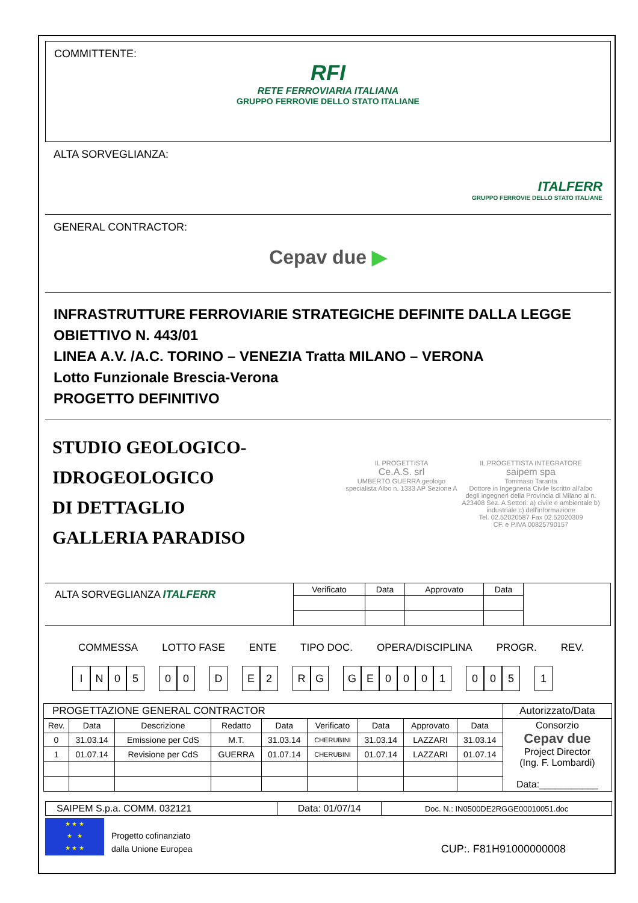COMMITTENTE:
RFI
RETE FERROVIARIA ITALIANA
GRUPPO FERROVIE DELLO STATO ITALIANE
ALTA SORVEGLIANZA:
ITALFERR
GRUPPO FERROVIE DELLO STATO ITALIANE
GENERAL CONTRACTOR:
Cepav due ▶
INFRASTRUTTURE FERROVIARIE STRATEGICHE DEFINITE DALLA LEGGE OBIETTIVO N. 443/01
LINEA A.V. /A.C. TORINO – VENEZIA Tratta MILANO – VERONA
Lotto Funzionale Brescia-Verona
PROGETTO DEFINITIVO
STUDIO GEOLOGICO-IDROGEOLOGICO
DI DETTAGLIO
GALLERIA PARADISO
IL PROGETTISTA
Ce.A.S. srl
UMBERTO GUERRA geologo specialista Albo n. 1333 AP Sezione A
IL PROGETTISTA INTEGRATORE
saipem spa
Tommaso Taranta
Dottore in Ingegneria Civile Iscritto all'albo degli ingegneri della Provincia di Milano al n. A23408 Sez. A Settori: a) civile e ambientale b) industriale c) dell'informazione
Tel. 02.52020587 Fax 02.52020309
CF. e P.IVA 00825790157
| ALTA SORVEGLIANZA ITALFERR | Verificato | Data | Approvato | Data | |
COMMESSA LOTTO FASE ENTE TIPO DOC. OPERA/DISCIPLINA PROGR. REV.
IN 05 00 D E 2 RG GE 0001 005 1
| PROGETTAZIONE GENERAL CONTRACTOR | | | | | | | | | Autorizzato/Data |
| Rev. | Data | Descrizione | Redatto | Data | Verificato | Data | Approvato | Data | Consorzio Cepav due Project Director (Ing. F. Lombardi) Data:___________ |
| 0 | 31.03.14 | Emissione per CdS | M.T. | 31.03.14 | CHERUBINI | 31.03.14 | LAZZARI | 31.03.14 | |
| 1 | 01.07.14 | Revisione per CdS | GUERRA | 01.07.14 | CHERUBINI | 01.07.14 | LAZZARI | 01.07.14 | |
| SAIPEM S.p.a. COMM. 032121 | Data: 01/07/14 | Doc. N.: IN0500DE2RGGE00010051.doc |
★ ★ ★
★ ★
★ ★ ★
Progetto cofinanziato
dalla Unione Europea
CUP:. F81H91000000008